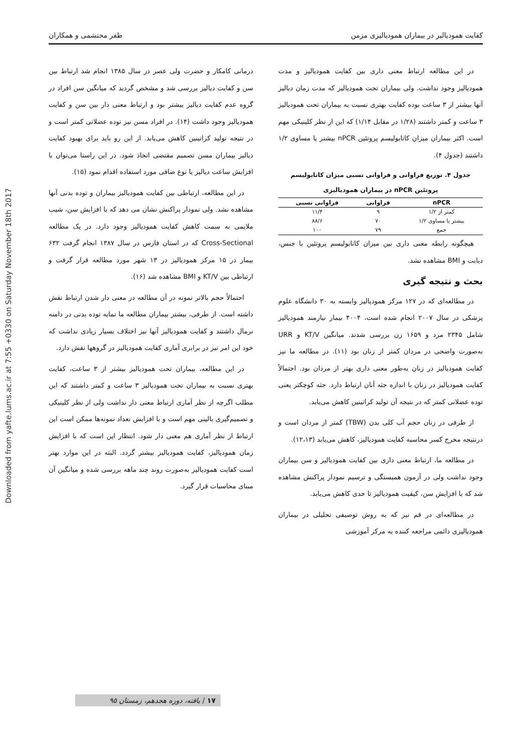Downloaded from yafte.lums.ac.ir at 7:55 +0330 on Saturday November 18th 2017
کفایت همودیالیز در بیماران همودیالیزی مزمن ظفر محتشمی و همکاران
در این مطالعه ارتباط معنی داری بین کفایت همودیالیز و مدت همودیالیز وجود نداشت. ولی بیماران تحت همودیالیز که مدت زمان دیالیز آنها بیشتر از ۳ ساعت بوده کفایت بهتری نسبت به بیماران تحت همودیالیز ۳ ساعت و کمتر داشتند (۱/۲۸ در مقابل ۱/۱۴) که این از نظر کلینیکی مهم است. اکثر بیماران میزان کاتابولیسم پروتئین nPCR بیشتر یا مساوی ۱/۲ داشتند (جدول ۴).
جدول ۴. توزیع فراوانی و فراوانی نسبی میزان کاتابولیسم
پروتئین nPCR در بیماران همودیالیزی
| nPCR | فراوانی | فراوانی نسبی |
| --- | --- | --- |
| کمتر از ۱/۲ | ۹ | ۱۱/۴ |
| بیشتر یا مساوی ۱/۲ | ۷۰ | ۸۸/۶ |
| جمع | ۷۹ | ۱۰۰ |
هیچگونه رابطه معنی داری بین میزان کاتابولیسم پروتئین با جنس، دیابت و BMI مشاهده نشد.
بحث و نتیجه گیری
در مطالعه‌ای که در ۱۲۷ مرکز همودیالیز وابسته به ۳۰ دانشگاه علوم پزشکی در سال ۲۰۰۷ انجام شده است، ۴۰۰۴ بیمار نیازمند همودیالیز شامل ۲۳۴۵ مرد و ۱۶۵۹ زن بررسی شدند. میانگین KT/V و URR به‌صورت واضحی در مردان کمتر از زنان بود (۱۱). در مطالعه ما نیز کفایت همودیالیز در زنان به‌طور معنی داری بهتر از مردان بود. احتمالاً کفایت همودیالیز در زنان با اندازه جثه آنان ارتباط دارد. جثه کوچکتر یعنی توده عضلانی کمتر که در نتیجه آن تولید کراتینین کاهش می‌یابد.
از طرفی در زنان حجم آب کلی بدن (TBW) کمتر از مردان است و درنتیجه مخرج کسر محاسبه کفایت همودیالیز، کاهش می‌یابد (۱۲،۱۳).
در مطالعه ما، ارتباط معنی داری بین کفایت همودیالیز و سن بیماران وجود نداشت ولی در آزمون همبستگی و ترسیم نمودار پراکنش مشاهده شد که با افزایش سن، کیفیت همودیالیز تا حدی کاهش می‌یابد.
در مطالعه‌ای در قم نیز که به روش توصیفی تحلیلی در بیماران همودیالیزی دائمی مراجعه کننده به مرکز آموزشی
درمانی کامکار و حضرت ولی عصر در سال ۱۳۸۵ انجام شد ارتباط بین سن و کفایت دیالیز بررسی شد و مشخص گردید که میانگین سن افراد در گروه عدم کفایت دیالیز بیشتر بود و ارتباط معنی دار بین سن و کفایت همودیالیز وجود داشت (۱۴). در افراد مسن نیز توده عضلانی کمتر است و در نتیجه تولید کراتینین کاهش می‌یابد. از این رو باید برای بهبود کفایت دیالیز بیماران مسن تصمیم مقتضی اتخاذ شود. در این راستا می‌توان با افزایش ساعت دیالیز یا نوع صافی مورد استفاده اقدام نمود (۱۵).
در این مطالعه، ارتباطی بین کفایت همودیالیز بیماران و توده بدنی آنها مشاهده نشد. ولی نمودار پراکنش نشان می دهد که با افزایش سن، شیب ملایمی به سمت کاهش کفایت همودیالیز وجود دارد. در یک مطالعه Cross-Sectional که در استان فارس در سال ۱۳۸۷ انجام گرفت ۶۳۲ بیمار در ۱۵ مرکز همودیالیز در ۱۳ شهر مورد مطالعه قرار گرفت و ارتباطی بین KT/V و BMI مشاهده شد (۱۶).
احتمالاً حجم بالاتر نمونه در آن مطالعه در معنی دار شدن ارتباط نقش داشته است. از طرفی، بیشتر بیماران مطالعه ما نمایه توده بدنی در دامنه نرمال داشتند و کفایت همودیالیز آنها نیز اختلاف بسیار زیادی نداشت که خود این امر نیز در برابری آماری کفایت همودیالیز در گروهها نقش دارد.
در این مطالعه، بیماران تحت همودیالیز بیشتر از ۳ ساعت، کفایت بهتری نسبت به بیماران تحت همودیالیز ۳ ساعت و کمتر داشتند که این مطلب اگرچه از نظر آماری ارتباط معنی دار نداشت ولی از نظر کلینیکی و تصمیم‌گیری بالینی مهم است و با افزایش تعداد نمونه‌ها ممکن است این ارتباط از نظر آماری هم معنی دار شود. انتظار این است که با افزایش زمان همودیالیز، کفایت همودیالیز بیشتر گردد. البته در این موارد بهتر است کفایت همودیالیز به‌صورت روند چند ماهه بررسی شده و میانگین آن مبنای محاسبات قرار گیرد.
۱۷ / یافته، دوره هجدهم، زمستان ۹۵